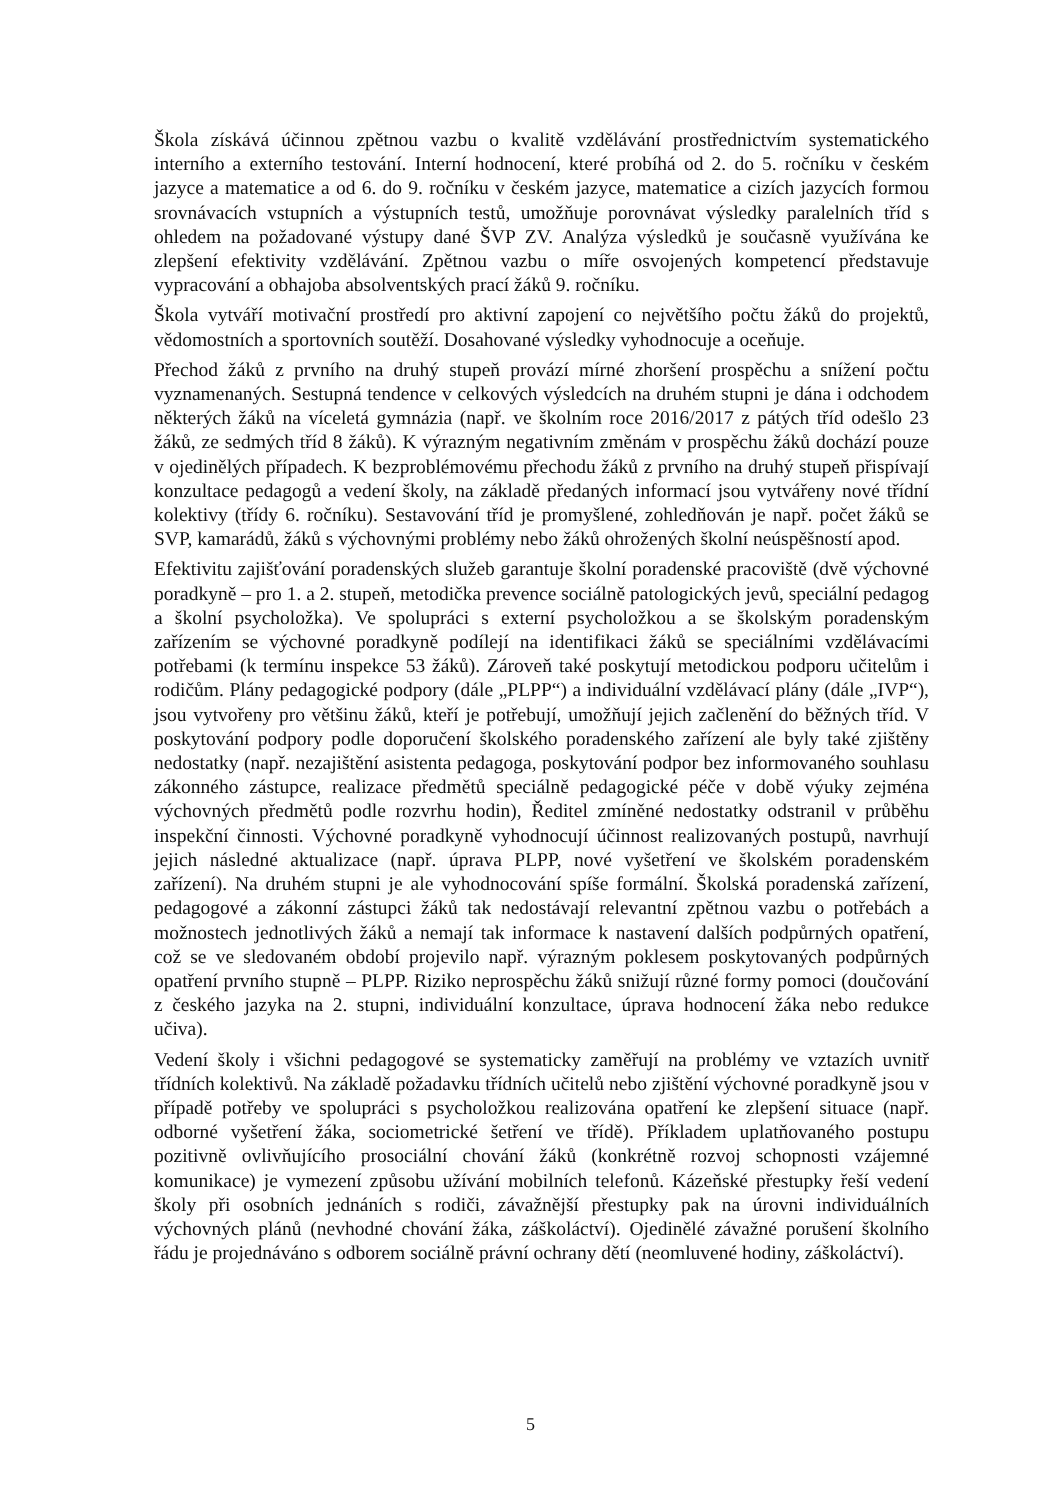Škola získává účinnou zpětnou vazbu o kvalitě vzdělávání prostřednictvím systematického interního a externího testování. Interní hodnocení, které probíhá od 2. do 5. ročníku v českém jazyce a matematice a od 6. do 9. ročníku v českém jazyce, matematice a cizích jazycích formou srovnávacích vstupních a výstupních testů, umožňuje porovnávat výsledky paralelních tříd s ohledem na požadované výstupy dané ŠVP ZV. Analýza výsledků je současně využívána ke zlepšení efektivity vzdělávání. Zpětnou vazbu o míře osvojených kompetencí představuje vypracování a obhajoba absolventských prací žáků 9. ročníku.
Škola vytváří motivační prostředí pro aktivní zapojení co největšího počtu žáků do projektů, vědomostních a sportovních soutěží. Dosahované výsledky vyhodnocuje a oceňuje.
Přechod žáků z prvního na druhý stupeň provází mírné zhoršení prospěchu a snížení počtu vyznamenaných. Sestupná tendence v celkových výsledcích na druhém stupni je dána i odchodem některých žáků na víceletá gymnázia (např. ve školním roce 2016/2017 z pátých tříd odešlo 23 žáků, ze sedmých tříd 8 žáků). K výrazným negativním změnám v prospěchu žáků dochází pouze v ojedinělých případech. K bezproblémovému přechodu žáků z prvního na druhý stupeň přispívají konzultace pedagogů a vedení školy, na základě předaných informací jsou vytvářeny nové třídní kolektivy (třídy 6. ročníku). Sestavování tříd je promyšlené, zohledňován je např. počet žáků se SVP, kamarádů, žáků s výchovnými problémy nebo žáků ohrožených školní neúspěšností apod.
Efektivitu zajišťování poradenských služeb garantuje školní poradenské pracoviště (dvě výchovné poradkyně – pro 1. a 2. stupeň, metodička prevence sociálně patologických jevů, speciální pedagog a školní psycholožka). Ve spolupráci s externí psycholožkou a se školským poradenským zařízením se výchovné poradkyně podílejí na identifikaci žáků se speciálními vzdělávacími potřebami (k termínu inspekce 53 žáků). Zároveň také poskytují metodickou podporu učitelům i rodičům. Plány pedagogické podpory (dále „PLPP“) a individuální vzdělávací plány (dále „IVP“), jsou vytvořeny pro většinu žáků, kteří je potřebují, umožňují jejich začlenění do běžných tříd. V poskytování podpory podle doporučení školského poradenského zařízení ale byly také zjištěny nedostatky (např. nezajištění asistenta pedagoga, poskytování podpor bez informovaného souhlasu zákonného zástupce, realizace předmětů speciálně pedagogické péče v době výuky zejména výchovných předmětů podle rozvrhu hodin), Ředitel zmíněné nedostatky odstranil v průběhu inspekční činnosti. Výchovné poradkyně vyhodnocují účinnost realizovaných postupů, navrhují jejich následné aktualizace (např. úprava PLPP, nové vyšetření ve školském poradenském zařízení). Na druhém stupni je ale vyhodnocování spíše formální. Školská poradenská zařízení, pedagogové a zákonní zástupci žáků tak nedostávají relevantní zpětnou vazbu o potřebách a možnostech jednotlivých žáků a nemají tak informace k nastavení dalších podpůrných opatření, což se ve sledovaném období projevilo např. výrazným poklesem poskytovaných podpůrných opatření prvního stupně – PLPP. Riziko neprospěchu žáků snižují různé formy pomoci (doučování z českého jazyka na 2. stupni, individuální konzultace, úprava hodnocení žáka nebo redukce učiva).
Vedení školy i všichni pedagogové se systematicky zaměřují na problémy ve vztazích uvnitř třídních kolektivů. Na základě požadavku třídních učitelů nebo zjištění výchovné poradkyně jsou v případě potřeby ve spolupráci s psycholožkou realizována opatření ke zlepšení situace (např. odborné vyšetření žáka, sociometrické šetření ve třídě). Příkladem uplatňovaného postupu pozitivně ovlivňujícího prosociální chování žáků (konkrétně rozvoj schopnosti vzájemné komunikace) je vymezení způsobu užívání mobilních telefonů. Kázeňské přestupky řeší vedení školy při osobních jednáních s rodiči, závažnější přestupky pak na úrovni individuálních výchovných plánů (nevhodné chování žáka, záškoláctví). Ojedinělé závažné porušení školního řádu je projednáváno s odborem sociálně právní ochrany dětí (neomluvené hodiny, záškoláctví).
5